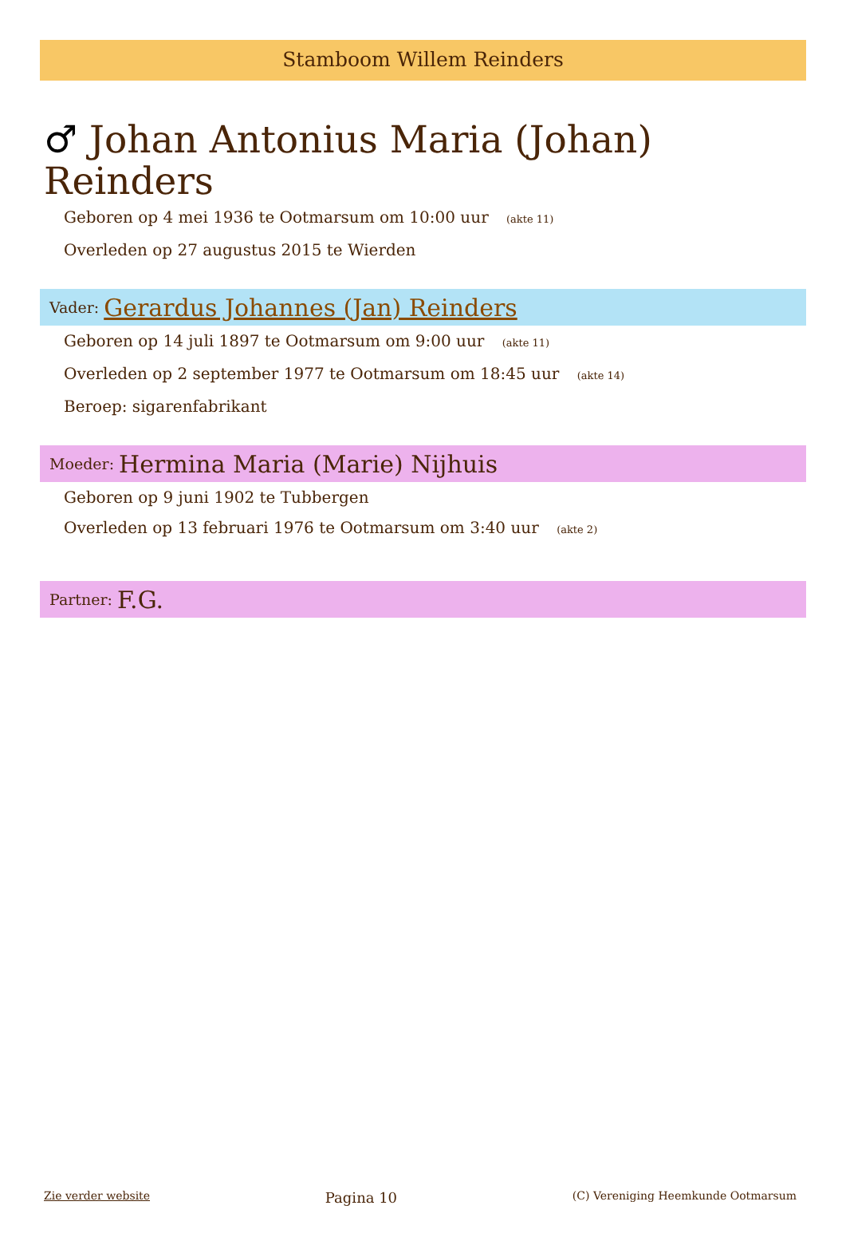Stamboom Willem Reinders
♂ Johan Antonius Maria (Johan) Reinders
Geboren op 4 mei 1936 te Ootmarsum om 10:00 uur (akte 11)
Overleden op 27 augustus 2015 te Wierden
Vader: Gerardus Johannes (Jan) Reinders
Geboren op 14 juli 1897 te Ootmarsum om 9:00 uur (akte 11)
Overleden op 2 september 1977 te Ootmarsum om 18:45 uur (akte 14)
Beroep: sigarenfabrikant
Moeder: Hermina Maria (Marie) Nijhuis
Geboren op 9 juni 1902 te Tubbergen
Overleden op 13 februari 1976 te Ootmarsum om 3:40 uur (akte 2)
Partner: F.G.
Zie verder website Pagina 10 (C) Vereniging Heemkunde Ootmarsum